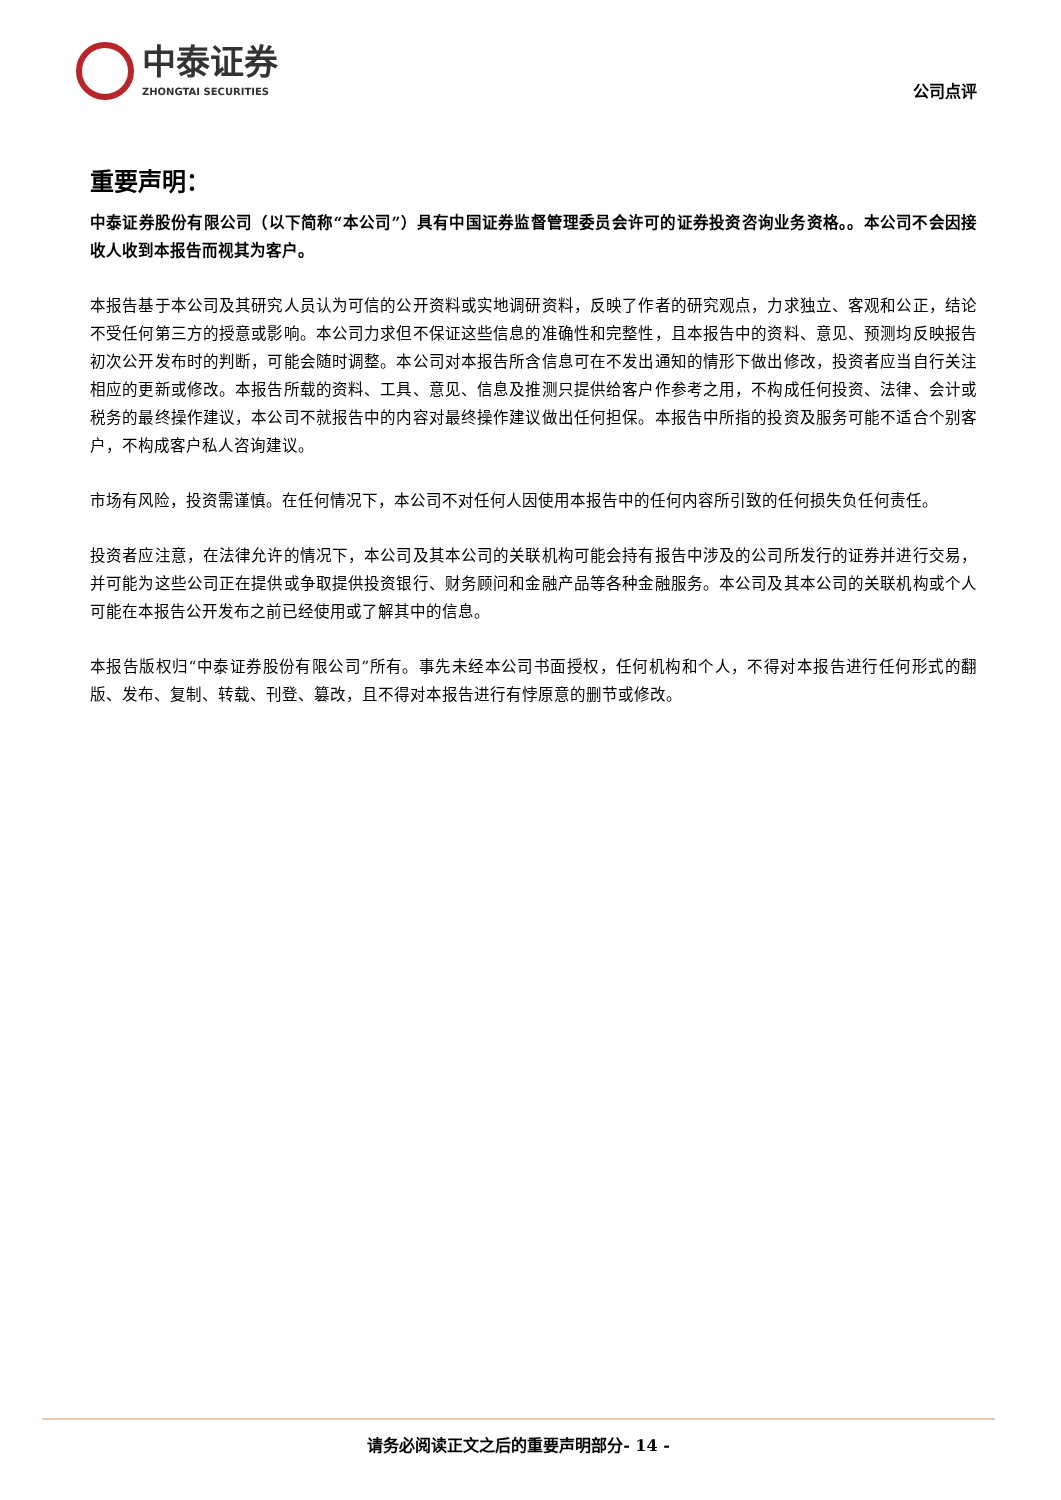中泰证券
ZHONGTAI SECURITIES
公司点评
重要声明：
中泰证券股份有限公司（以下简称“本公司”）具有中国证券监督管理委员会许可的证券投资咨询业务资格。。本公司不会因接收人收到本报告而视其为客户。
本报告基于本公司及其研究人员认为可信的公开资料或实地调研资料，反映了作者的研究观点，力求独立、客观和公正，结论不受任何第三方的授意或影响。本公司力求但不保证这些信息的准确性和完整性，且本报告中的资料、意见、预测均反映报告初次公开发布时的判断，可能会随时调整。本公司对本报告所含信息可在不发出通知的情形下做出修改，投资者应当自行关注相应的更新或修改。本报告所载的资料、工具、意见、信息及推测只提供给客户作参考之用，不构成任何投资、法律、会计或税务的最终操作建议，本公司不就报告中的内容对最终操作建议做出任何担保。本报告中所指的投资及服务可能不适合个别客户，不构成客户私人咨询建议。
市场有风险，投资需谨慎。在任何情况下，本公司不对任何人因使用本报告中的任何内容所引致的任何损失负任何责任。
投资者应注意，在法律允许的情况下，本公司及其本公司的关联机构可能会持有报告中涉及的公司所发行的证券并进行交易，并可能为这些公司正在提供或争取提供投资银行、财务顾问和金融产品等各种金融服务。本公司及其本公司的关联机构或个人可能在本报告公开发布之前已经使用或了解其中的信息。
本报告版权归“中泰证券股份有限公司”所有。事先未经本公司书面授权，任何机构和个人，不得对本报告进行任何形式的翻版、发布、复制、转载、刊登、篡改，且不得对本报告进行有悖原意的删节或修改。
请务必阅读正文之后的重要声明部分- 14 -